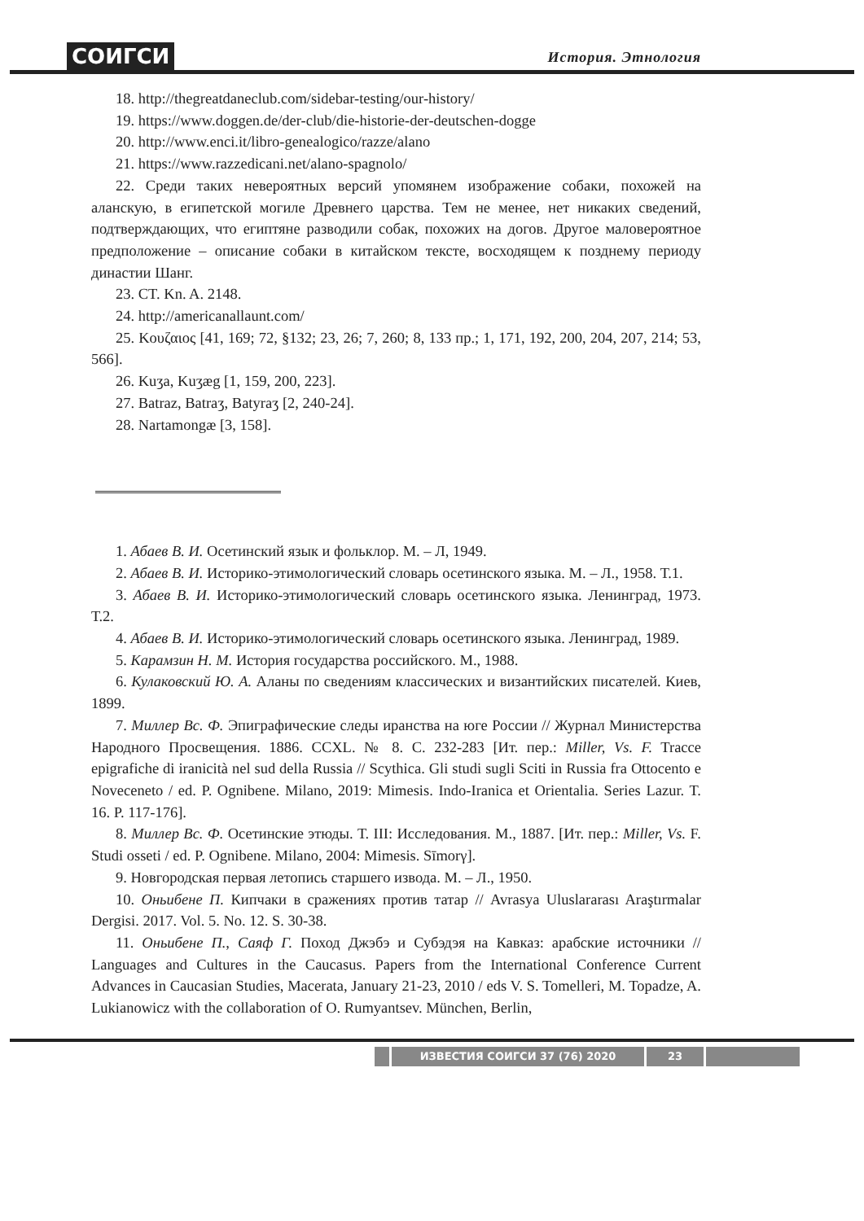СОИГСИ История. Этнология
18. http://thegreatdaneclub.com/sidebar-testing/our-history/
19. https://www.doggen.de/der-club/die-historie-der-deutschen-dogge
20. http://www.enci.it/libro-genealogico/razze/alano
21. https://www.razzedicani.net/alano-spagnolo/
22. Среди таких невероятных версий упомянем изображение собаки, похожей на аланскую, в египетской могиле Древнего царства. Тем не менее, нет никаких сведений, подтверждающих, что египтяне разводили собак, похожих на догов. Другое маловероятное предположение – описание собаки в китайском тексте, восходящем к позднему периоду династии Шанг.
23. CT. Kn. A. 2148.
24. http://americanallaunt.com/
25. Κουζαιος [41, 169; 72, §132; 23, 26; 7, 260; 8, 133 пр.; 1, 171, 192, 200, 204, 207, 214; 53, 566].
26. Kuʒa, Kuʒæg [1, 159, 200, 223].
27. Batraz, Batraʒ, Batyraʒ [2, 240-24].
28. Nartamongæ [3, 158].
1. Абаев В. И. Осетинский язык и фольклор. М. – Л, 1949.
2. Абаев В. И. Историко-этимологический словарь осетинского языка. М. – Л., 1958. Т.1.
3. Абаев В. И. Историко-этимологический словарь осетинского языка. Ленинград, 1973. Т.2.
4. Абаев В. И. Историко-этимологический словарь осетинского языка. Ленинград, 1989.
5. Карамзин Н. М. История государства российского. М., 1988.
6. Кулаковский Ю. А. Аланы по сведениям классических и византийских писателей. Киев, 1899.
7. Миллер Вс. Ф. Эпиграфические следы иранства на юге России // Журнал Министерства Народного Просвещения. 1886. CCXL. № 8. С. 232-283 [Ит. пер.: Miller, Vs. F. Tracce epigrafiche di iranicità nel sud della Russia // Scythica. Gli studi sugli Sciti in Russia fra Ottocento e Noveceneto / ed. P. Ognibene. Milano, 2019: Mimesis. Indo-Iranica et Orientalia. Series Lazur. T. 16. P. 117-176].
8. Миллер Вс. Ф. Осетинские этюды. Т. III: Исследования. М., 1887. [Ит. пер.: Miller, Vs. F. Studi osseti / ed. P. Ognibene. Milano, 2004: Mimesis. Sīmorγ].
9. Новгородская первая летопись старшего извода. М. – Л., 1950.
10. Оньибене П. Кипчаки в сражениях против татар // Avrasya Uluslararası Araştırmalar Dergisi. 2017. Vol. 5. No. 12. S. 30-38.
11. Оньибене П., Саяф Г. Поход Джэбэ и Субэдэя на Кавказ: арабские источники // Languages and Cultures in the Caucasus. Papers from the International Conference Current Advances in Caucasian Studies, Macerata, January 21-23, 2010 / eds V. S. Tomelleri, M. Topadze, A. Lukianowicz with the collaboration of O. Rumyantsev. München, Berlin,
ИЗВЕСТИЯ СОИГСИ 37 (76) 2020 23